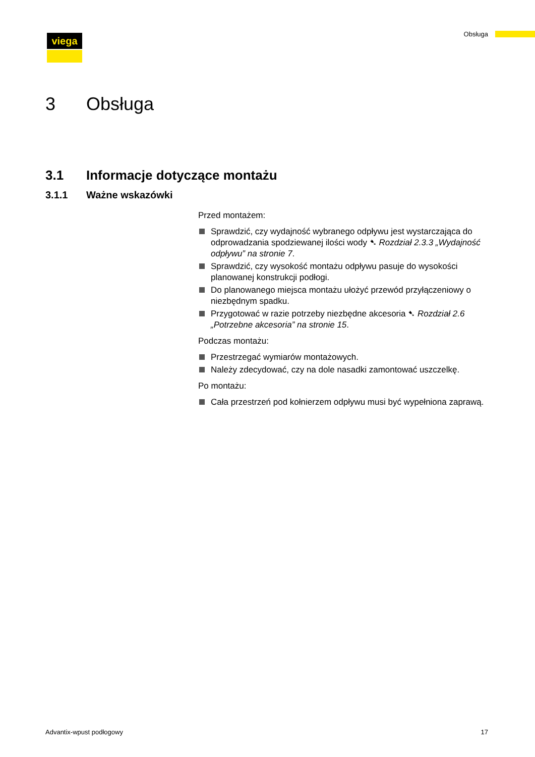viega Obsługa
3 Obsługa
3.1 Informacje dotyczące montażu
3.1.1 Ważne wskazówki
Przed montażem:
Sprawdzić, czy wydajność wybranego odpływu jest wystarczająca do odprowadzania spodziewanej ilości wody ➷ Rozdział 2.3.3 „Wydajność odpływu” na stronie 7.
Sprawdzić, czy wysokość montażu odpływu pasuje do wysokości planowanej konstrukcji podłogi.
Do planowanego miejsca montażu ułożyć przewód przyłączeniowy o niezbędnym spadku.
Przygotować w razie potrzeby niezbędne akcesoria ➷ Rozdział 2.6 „Potrzebne akcesoria” na stronie 15.
Podczas montażu:
Przestrzegać wymiarów montażowych.
Należy zdecydować, czy na dole nasadki zamontować uszczelkę.
Po montażu:
Cała przestrzeń pod kołnierzem odpływu musi być wypełniona zaprawą.
Advantix-wpust podłogowy 17